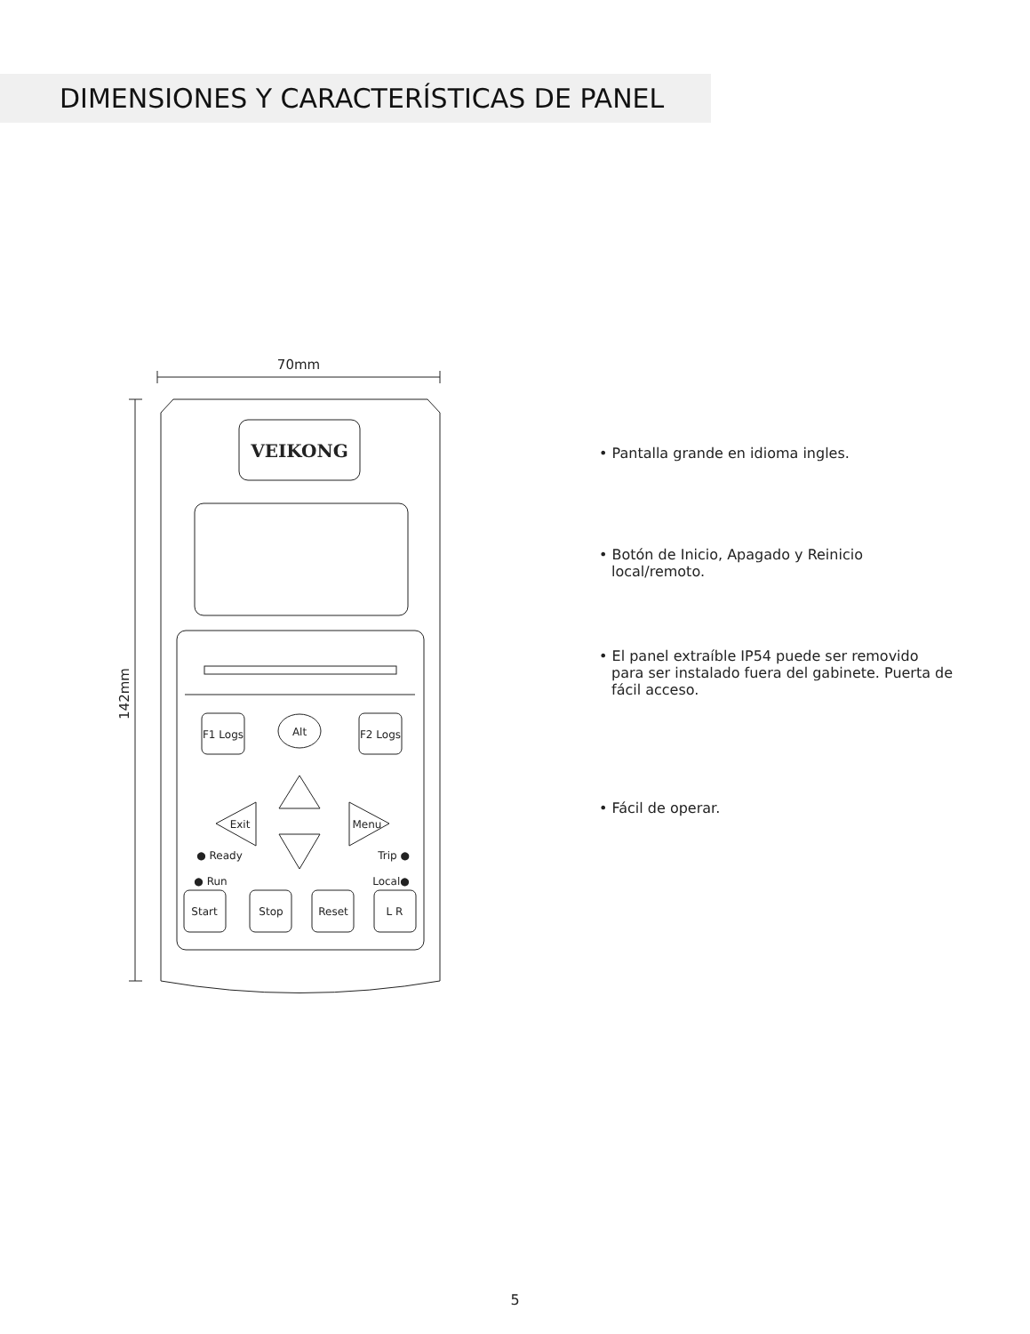DIMENSIONES Y CARACTERÍSTICAS DE PANEL
70mm
142mm
VEIKONG
F1 Logs
Alt
F2 Logs
Exit
Menu
● Ready
Trip ●
● Run
Local●
Start
Stop
Reset
L R
• Pantalla grande en idioma ingles.
• Botón de Inicio, Apagado y Reinicio local/remoto.
• El panel extraíble IP54 puede ser removido para ser instalado fuera del gabinete. Puerta de fácil acceso.
• Fácil de operar.
5